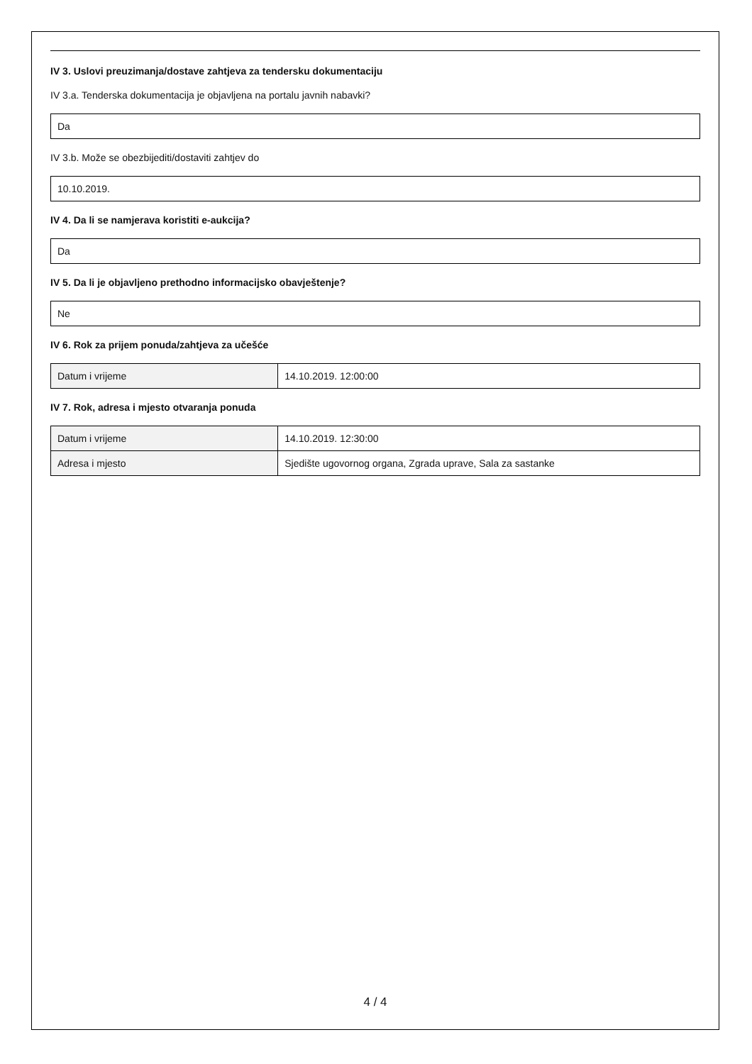IV 3. Uslovi preuzimanja/dostave zahtjeva za tendersku dokumentaciju
IV 3.a. Tenderska dokumentacija je objavljena na portalu javnih nabavki?
Da
IV 3.b. Može se obezbijediti/dostaviti zahtjev do
10.10.2019.
IV 4. Da li se namjerava koristiti e-aukcija?
Da
IV 5. Da li je objavljeno prethodno informacijsko obavještenje?
Ne
IV 6. Rok za prijem ponuda/zahtjeva za učešće
| Datum i vrijeme | 14.10.2019. 12:00:00 |
IV 7. Rok, adresa i mjesto otvaranja ponuda
| Datum i vrijeme | 14.10.2019. 12:30:00 |
| Adresa i mjesto | Sjedište ugovornog organa, Zgrada uprave, Sala za sastanke |
4 / 4